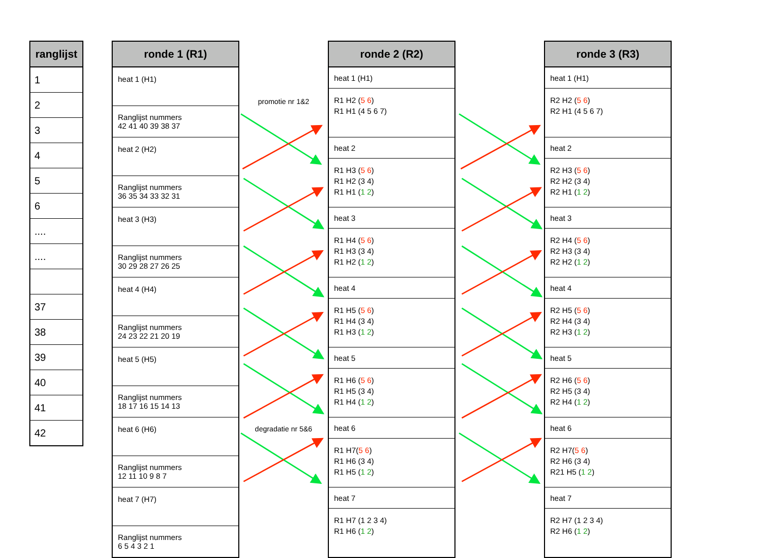| ranglijst |
| --- |
| 1 |
| 2 |
| 3 |
| 4 |
| 5 |
| 6 |
| .... |
| .... |
| 37 |
| 38 |
| 39 |
| 40 |
| 41 |
| 42 |
| ronde 1 (R1) |
| --- |
| heat 1 (H1) |
| Ranglijst nummers 42 41 40 39 38 37 |
| heat 2 (H2) |
| Ranglijst nummers 36 35 34 33 32 31 |
| heat 3 (H3) |
| Ranglijst nummers 30 29 28 27 26 25 |
| heat 4 (H4) |
| Ranglijst nummers 24 23 22 21 20 19 |
| heat 5 (H5) |
| Ranglijst nummers 18 17 16 15 14 13 |
| heat 6 (H6) |
| Ranglijst nummers 12 11 10 9 8 7 |
| heat 7 (H7) |
| Ranglijst nummers 6 5 4 3 2 1 |
promotie nr 1&2
degradatie nr 5&6
| ronde 2 (R2) |
| --- |
| heat 1 (H1) |
| R1 H2 ( 5 6 ) R1 H1 (4 5 6 7) |
| heat 2 |
| R1 H3 ( 5 6 ) R1 H2 (3 4) R1 H1 ( 1 2 ) |
| heat 3 |
| R1 H4 ( 5 6 ) R1 H3 (3 4) R1 H2 ( 1 2 ) |
| heat 4 |
| R1 H5 ( 5 6 ) R1 H4 (3 4) R1 H3 ( 1 2 ) |
| heat 5 |
| R1 H6 ( 5 6 ) R1 H5 (3 4) R1 H4 ( 1 2 ) |
| heat 6 |
| R1 H7( 5 6 ) R1 H6 (3 4) R1 H5 ( 1 2 ) |
| heat 7 |
| R1 H7 (1 2 3 4) R1 H6 ( 1 2 ) |
| ronde 3 (R3) |
| --- |
| heat 1 (H1) |
| R2 H2 ( 5 6 ) R2 H1 (4 5 6 7) |
| heat 2 |
| R2 H3 ( 5 6 ) R2 H2 (3 4) R2 H1 ( 1 2 ) |
| heat 3 |
| R2 H4 ( 5 6 ) R2 H3 (3 4) R2 H2 ( 1 2 ) |
| heat 4 |
| R2 H5 ( 5 6 ) R2 H4 (3 4) R2 H3 ( 1 2 ) |
| heat 5 |
| R2 H6 ( 5 6 ) R2 H5 (3 4) R2 H4 ( 1 2 ) |
| heat 6 |
| R2 H7( 5 6 ) R2 H6 (3 4) R21 H5 ( 1 2 ) |
| heat 7 |
| R2 H7 (1 2 3 4) R2 H6 ( 1 2 ) |